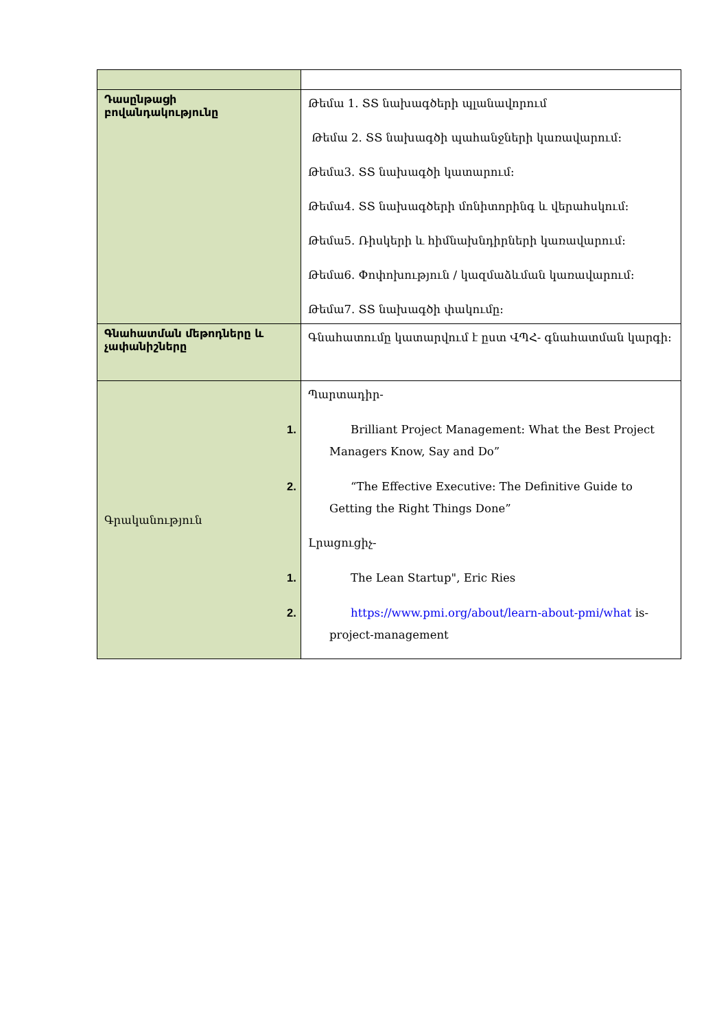| Դասընթացի բովանդակությունը | Թեմա 1. ՏՏ նախագծերի պլանավորում Թեմա 2. ՏՏ նախագծի պահանջների կառավարում: Թեմա3. ՏՏ նախագծի կատարում: Թեմա4. ՏՏ նախագծերի մոնիտորինգ և վերահսկում: Թեմա5. Ռիսկերի և հիմնախնդիրների կառավարում: Թեմա6. Փոփոխություն / կազմաձևման կառավարում: Թեմա7. ՏՏ նախագծի փակումը: |
| Գնահատման մեթոդները և չափանիշները | Գնահատումը կատարվում է ըստ ՎՊՀ- գնահատման կարգի: |
| Գրականություն | Պարտադիր- 1. Brilliant Project Management: What the Best Project Managers Know, Say and Do” 2. “The Effective Executive: The Definitive Guide to Getting the Right Things Done” Լրացուցիչ- 1. The Lean Startup", Eric Ries 2. https://www.pmi.org/about/learn-about-pmi/what is-project-management |